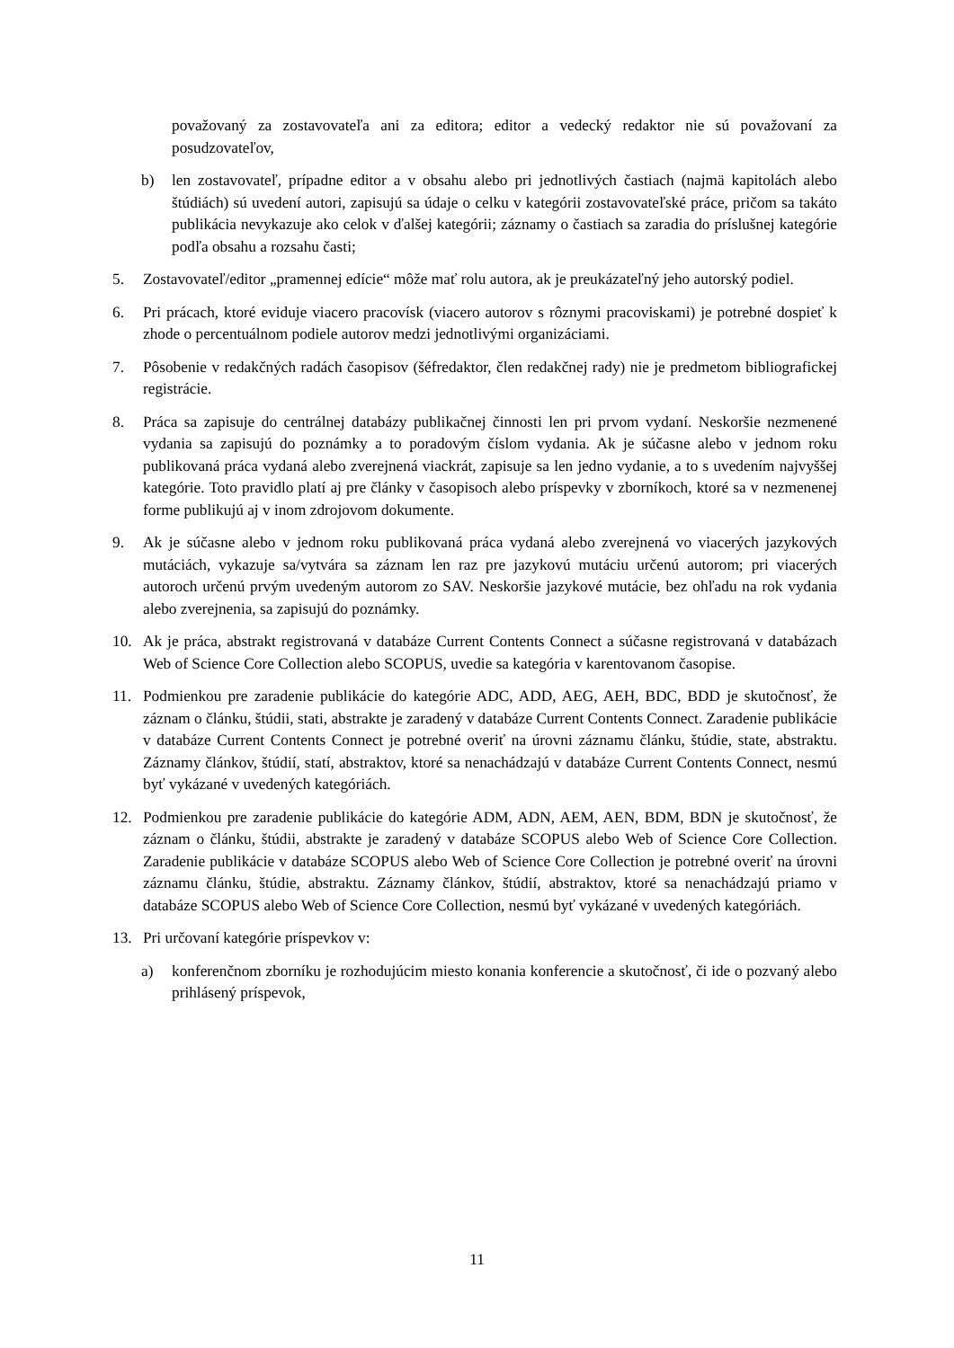považovaný za zostavovateľa ani za editora; editor a vedecký redaktor nie sú považovaní za posudzovateľov,
b) len zostavovateľ, prípadne editor a v obsahu alebo pri jednotlivých častiach (najmä kapitolách alebo štúdiách) sú uvedení autori, zapisujú sa údaje o celku v kategórii zostavovateľské práce, pričom sa takáto publikácia nevykazuje ako celok v ďalšej kategórii; záznamy o častiach sa zaradia do príslušnej kategórie podľa obsahu a rozsahu časti;
5. Zostavovateľ/editor „pramennej edície“ môže mať rolu autora, ak je preukázateľný jeho autorský podiel.
6. Pri prácach, ktoré eviduje viacero pracovísk (viacero autorov s rôznymi pracoviskami) je potrebné dospieť k zhode o percentuálnom podiele autorov medzi jednotlivými organizáciami.
7. Pôsobenie v redakčných radách časopisov (šéfredaktor, člen redakčnej rady) nie je predmetom bibliografickej registrácie.
8. Práca sa zapisuje do centrálnej databázy publikačnej činnosti len pri prvom vydaní. Neskoršie nezmenené vydania sa zapisujú do poznámky a to poradovým číslom vydania. Ak je súčasne alebo v jednom roku publikovaná práca vydaná alebo zverejnená viackrát, zapisuje sa len jedno vydanie, a to s uvedením najvyššej kategórie. Toto pravidlo platí aj pre články v časopisoch alebo príspevky v zborníkoch, ktoré sa v nezmenenej forme publikujú aj v inom zdrojovom dokumente.
9. Ak je súčasne alebo v jednom roku publikovaná práca vydaná alebo zverejnená vo viacerých jazykových mutáciách, vykazuje sa/vytvára sa záznam len raz pre jazykovú mutáciu určenú autorom; pri viacerých autoroch určenú prvým uvedeným autorom zo SAV. Neskoršie jazykové mutácie, bez ohľadu na rok vydania alebo zverejnenia, sa zapisujú do poznámky.
10. Ak je práca, abstrakt registrovaná v databáze Current Contents Connect a súčasne registrovaná v databázach Web of Science Core Collection alebo SCOPUS, uvedie sa kategória v karentovanom časopise.
11. Podmienkou pre zaradenie publikácie do kategórie ADC, ADD, AEG, AEH, BDC, BDD je skutočnosť, že záznam o článku, štúdii, stati, abstrakte je zaradený v databáze Current Contents Connect. Zaradenie publikácie v databáze Current Contents Connect je potrebné overiť na úrovni záznamu článku, štúdie, state, abstraktu. Záznamy článkov, štúdií, statí, abstraktov, ktoré sa nenachádzajú v databáze Current Contents Connect, nesmú byť vykázané v uvedených kategóriách.
12. Podmienkou pre zaradenie publikácie do kategórie ADM, ADN, AEM, AEN, BDM, BDN je skutočnosť, že záznam o článku, štúdii, abstrakte je zaradený v databáze SCOPUS alebo Web of Science Core Collection. Zaradenie publikácie v databáze SCOPUS alebo Web of Science Core Collection je potrebné overiť na úrovni záznamu článku, štúdie, abstraktu. Záznamy článkov, štúdií, abstraktov, ktoré sa nenachádzajú priamo v databáze SCOPUS alebo Web of Science Core Collection, nesmú byť vykázané v uvedených kategóriách.
13. Pri určovaní kategórie príspevkov v:
a) konferenčnom zborníku je rozhodujúcim miesto konania konferencie a skutočnosť, či ide o pozvaný alebo prihlásený príspevok,
11